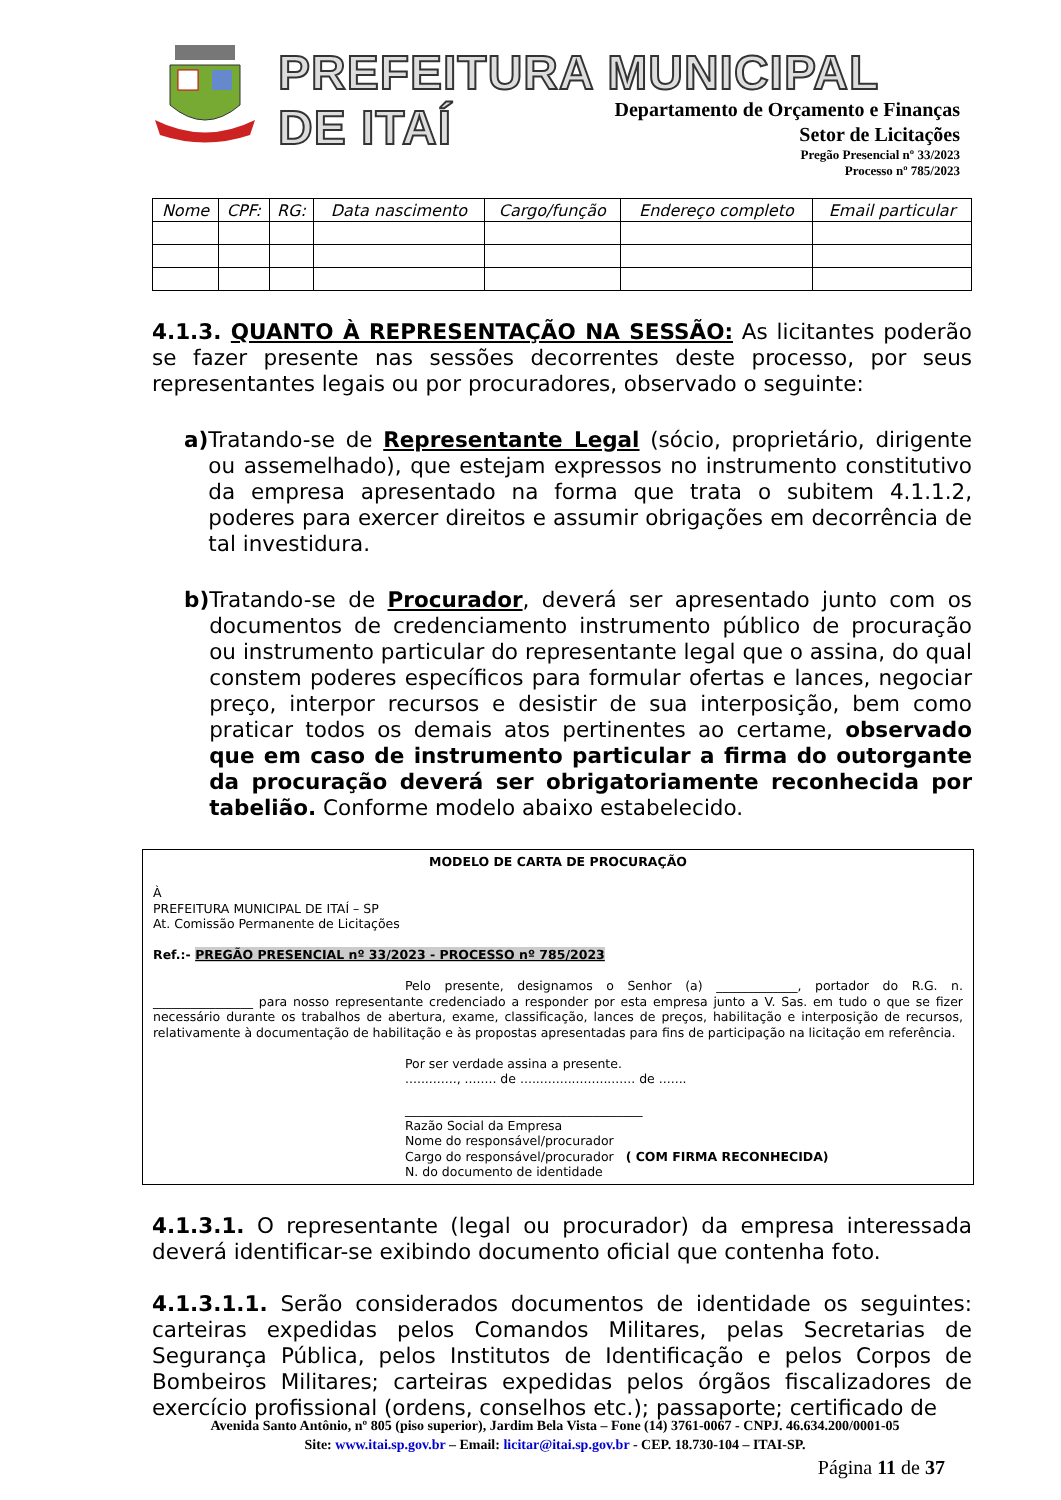PREFEITURA MUNICIPAL DE ITAÍ
Departamento de Orçamento e Finanças
Setor de Licitações
Pregão Presencial nº 33/2023
Processo nº 785/2023
| Nome | CPF: | RG: | Data nascimento | Cargo/função | Endereço completo | Email particular |
| --- | --- | --- | --- | --- | --- | --- |
4.1.3. QUANTO À REPRESENTAÇÃO NA SESSÃO: As licitantes poderão se fazer presente nas sessões decorrentes deste processo, por seus representantes legais ou por procuradores, observado o seguinte:
a)
Tratando-se de Representante Legal (sócio, proprietário, dirigente ou assemelhado), que estejam expressos no instrumento constitutivo da empresa apresentado na forma que trata o subitem 4.1.1.2, poderes para exercer direitos e assumir obrigações em decorrência de tal investidura.
b)
Tratando-se de Procurador, deverá ser apresentado junto com os documentos de credenciamento instrumento público de procuração ou instrumento particular do representante legal que o assina, do qual constem poderes específicos para formular ofertas e lances, negociar preço, interpor recursos e desistir de sua interposição, bem como praticar todos os demais atos pertinentes ao certame, observado que em caso de instrumento particular a firma do outorgante da procuração deverá ser obrigatoriamente reconhecida por tabelião. Conforme modelo abaixo estabelecido.
MODELO DE CARTA DE PROCURAÇÃO
À
PREFEITURA MUNICIPAL DE ITAÍ – SP
At. Comissão Permanente de Licitações
Ref.:- PREGÃO PRESENCIAL nº 33/2023 - PROCESSO nº 785/2023
Pelo presente, designamos o Senhor (a) _____________, portador do R.G. n. ________________ para nosso representante credenciado a responder por esta empresa junto a V. Sas. em tudo o que se fizer necessário durante os trabalhos de abertura, exame, classificação, lances de preços, habilitação e interposição de recursos, relativamente à documentação de habilitação e às propostas apresentadas para fins de participação na licitação em referência.
Por ser verdade assina a presente.
............., ........ de ............................. de .......
______________________________________
Razão Social da Empresa
Nome do responsável/procurador
Cargo do responsável/procurador ( COM FIRMA RECONHECIDA)
N. do documento de identidade
4.1.3.1. O representante (legal ou procurador) da empresa interessada deverá identificar-se exibindo documento oficial que contenha foto.
4.1.3.1.1. Serão considerados documentos de identidade os seguintes: carteiras expedidas pelos Comandos Militares, pelas Secretarias de Segurança Pública, pelos Institutos de Identificação e pelos Corpos de Bombeiros Militares; carteiras expedidas pelos órgãos fiscalizadores de exercício profissional (ordens, conselhos etc.); passaporte; certificado de
Avenida Santo Antônio, nº 805 (piso superior), Jardim Bela Vista – Fone (14) 3761-0067 - CNPJ. 46.634.200/0001-05
Site: www.itai.sp.gov.br – Email: licitar@itai.sp.gov.br - CEP. 18.730-104 – ITAI-SP.
Página 11 de 37